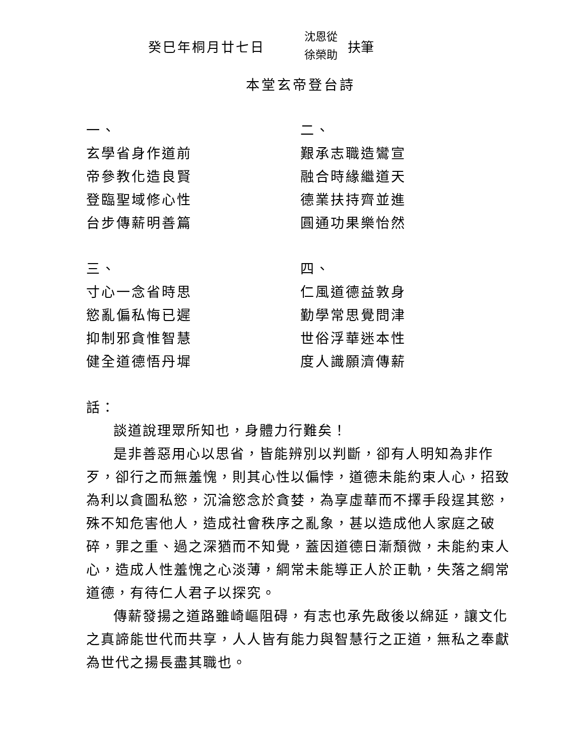癸巳年桐月廿七日
沈恩從
徐榮助
扶筆
本堂玄帝登台詩
一、
玄學省身作道前
帝參教化造良賢
登臨聖域修心性
台步傳薪明善篇
三、
寸心一念省時思
慾亂偏私悔已遲
抑制邪貪惟智慧
健全道德悟丹墀
二、
艱承志職造鸞宣
融合時緣繼道天
德業扶持齊並進
圓通功果樂怡然
四、
仁風道德益敦身
勤學常思覺問津
世俗浮華迷本性
度人識願濟傳薪
話：
談道說理眾所知也，身體力行難矣！
是非善惡用心以思省，皆能辨別以判斷，卻有人明知為非作歹，卻行之而無羞愧，則其心性以偏悖，道德未能約束人心，招致為利以貪圖私慾，沉淪慾念於貪婪，為享虛華而不擇手段逞其慾，殊不知危害他人，造成社會秩序之亂象，甚以造成他人家庭之破碎，罪之重、過之深猶而不知覺，蓋因道德日漸頹微，未能約束人心，造成人性羞愧之心淡薄，綱常未能導正人於正軌，失落之綱常道德，有待仁人君子以探究。
傳薪發揚之道路雖崎嶇阻碍，有志也承先啟後以綿延，讓文化之真諦能世代而共享，人人皆有能力與智慧行之正道，無私之奉獻為世代之揚長盡其職也。